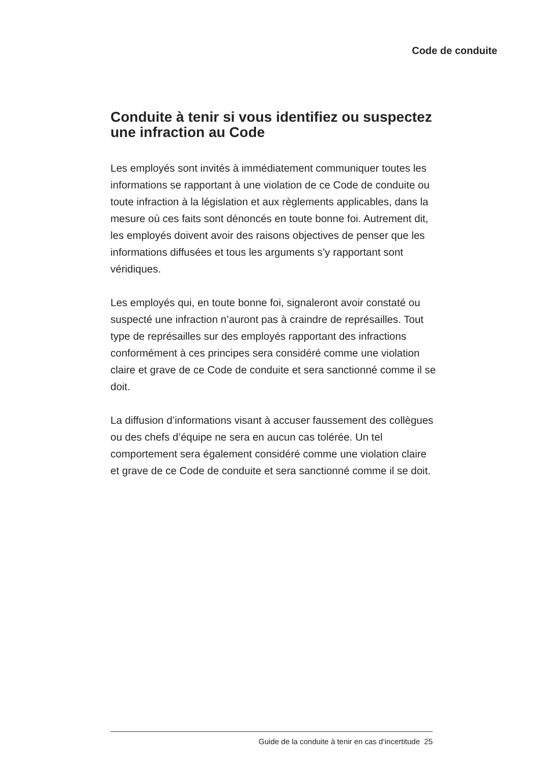Code de conduite
Conduite à tenir si vous identifiez ou suspectez une infraction au Code
Les employés sont invités à immédiatement communiquer toutes les informations se rapportant à une violation de ce Code de conduite ou toute infraction à la législation et aux règlements applicables, dans la mesure où ces faits sont dénoncés en toute bonne foi. Autrement dit, les employés doivent avoir des raisons objectives de penser que les informations diffusées et tous les arguments s’y rapportant sont véridiques.
Les employés qui, en toute bonne foi, signaleront avoir constaté ou suspecté une infraction n’auront pas à craindre de représailles. Tout type de représailles sur des employés rapportant des infractions conformément à ces principes sera considéré comme une violation claire et grave de ce Code de conduite et sera sanctionné comme il se doit.
La diffusion d’informations visant à accuser faussement des collègues ou des chefs d’équipe ne sera en aucun cas tolérée. Un tel comportement sera également considéré comme une violation claire et grave de ce Code de conduite et sera sanctionné comme il se doit.
Guide de la conduite à tenir en cas d‘incertitude 25